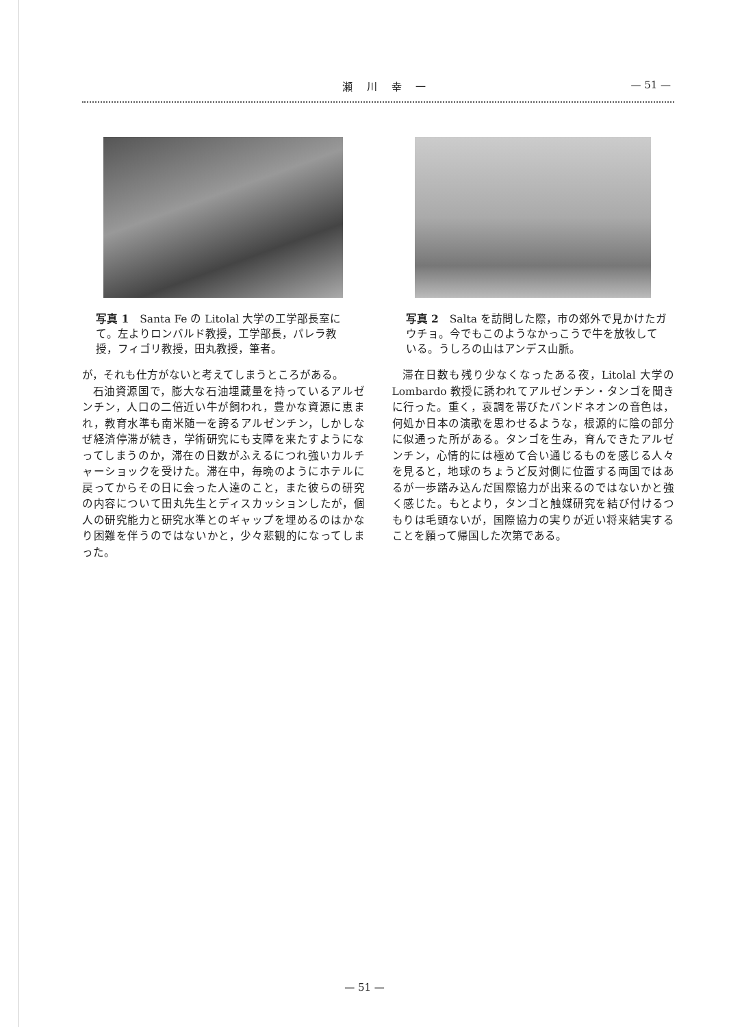瀬 川 幸 一 — 51 —
写真 1　Santa Fe の Litolal 大学の工学部長室にて。左よりロンバルド教授，工学部長，パレラ教授，フィゴリ教授，田丸教授，筆者。
が，それも仕方がないと考えてしまうところがある。
石油資源国で，膨大な石油埋蔵量を持っているアルゼンチン，人口の二倍近い牛が飼われ，豊かな資源に恵まれ，教育水準も南米随一を誇るアルゼンチン，しかしなぜ経済停滞が続き，学術研究にも支障を来たすようになってしまうのか，滞在の日数がふえるにつれ強いカルチャーショックを受けた。滞在中，毎晩のようにホテルに戻ってからその日に会った人達のこと，また彼らの研究の内容について田丸先生とディスカッションしたが，個人の研究能力と研究水準とのギャップを埋めるのはかなり困難を伴うのではないかと，少々悲観的になってしまった。
写真 2　Salta を訪問した際，市の郊外で見かけたガウチョ。今でもこのようなかっこうで牛を放牧している。うしろの山はアンデス山脈。
滞在日数も残り少なくなったある夜，Litolal 大学の Lombardo 教授に誘われてアルゼンチン・タンゴを聞きに行った。重く，哀調を帯びたバンドネオンの音色は，何処か日本の演歌を思わせるような，根源的に陰の部分に似通った所がある。タンゴを生み，育んできたアルゼンチン，心情的には極めて合い通じるものを感じる人々を見ると，地球のちょうど反対側に位置する両国ではあるが一歩踏み込んだ国際協力が出来るのではないかと強く感じた。もとより，タンゴと触媒研究を結び付けるつもりは毛頭ないが，国際協力の実りが近い将来結実することを願って帰国した次第である。
— 51 —